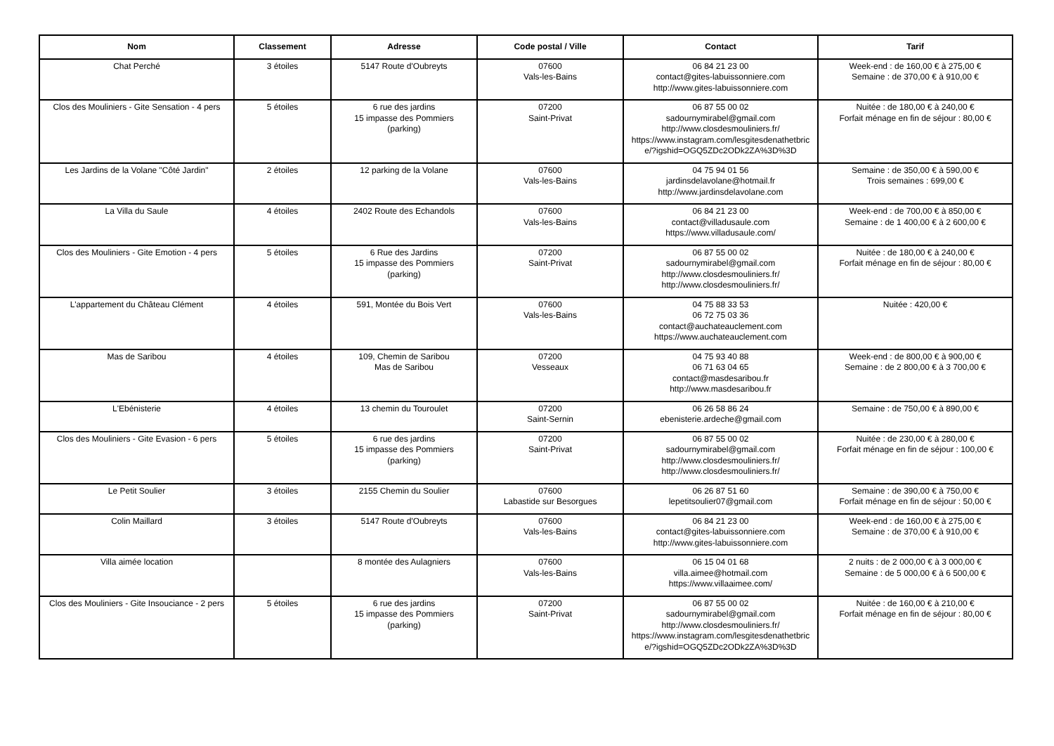| Nom | Classement | Adresse | Code postal / Ville | Contact | Tarif |
| --- | --- | --- | --- | --- | --- |
| Chat Perché | 3 étoiles | 5147 Route d'Oubreyts | 07600 Vals-les-Bains | 06 84 21 23 00 contact@gites-labuissonniere.com http://www.gites-labuissonniere.com | Week-end : de 160,00 € à 275,00 € Semaine : de 370,00 € à 910,00 € |
| Clos des Mouliniers - Gite Sensation - 4 pers | 5 étoiles | 6 rue des jardins 15 impasse des Pommiers (parking) | 07200 Saint-Privat | 06 87 55 00 02 sadournymirabel@gmail.com http://www.closdesmouliniers.fr/ https://www.instagram.com/lesgitesdenathetbrice/?igshid=OGQ5ZDc2ODk2ZA%3D%3D | Nuitée : de 180,00 € à 240,00 € Forfait ménage en fin de séjour : 80,00 € |
| Les Jardins de la Volane "Côté Jardin" | 2 étoiles | 12 parking de la Volane | 07600 Vals-les-Bains | 04 75 94 01 56 jardinsdelavolane@hotmail.fr http://www.jardinsdelavolane.com | Semaine : de 350,00 € à 590,00 € Trois semaines : 699,00 € |
| La Villa du Saule | 4 étoiles | 2402 Route des Echandols | 07600 Vals-les-Bains | 06 84 21 23 00 contact@villadusaule.com https://www.villadusaule.com/ | Week-end : de 700,00 € à 850,00 € Semaine : de 1 400,00 € à 2 600,00 € |
| Clos des Mouliniers - Gite Emotion - 4 pers | 5 étoiles | 6 Rue des Jardins 15 impasse des Pommiers (parking) | 07200 Saint-Privat | 06 87 55 00 02 sadournymirabel@gmail.com http://www.closdesmouliniers.fr/ http://www.closdesmouliniers.fr/ | Nuitée : de 180,00 € à 240,00 € Forfait ménage en fin de séjour : 80,00 € |
| L'appartement du Château Clément | 4 étoiles | 591, Montée du Bois Vert | 07600 Vals-les-Bains | 04 75 88 33 53 06 72 75 03 36 contact@auchateauclement.com https://www.auchateauclement.com | Nuitée : 420,00 € |
| Mas de Saribou | 4 étoiles | 109, Chemin de Saribou Mas de Saribou | 07200 Vesseaux | 04 75 93 40 88 06 71 63 04 65 contact@masdesaribou.fr http://www.masdesaribou.fr | Week-end : de 800,00 € à 900,00 € Semaine : de 2 800,00 € à 3 700,00 € |
| L'Ebénisterie | 4 étoiles | 13 chemin du Touroulet | 07200 Saint-Sernin | 06 26 58 86 24 ebenisterie.ardeche@gmail.com | Semaine : de 750,00 € à 890,00 € |
| Clos des Mouliniers - Gite Evasion - 6 pers | 5 étoiles | 6 rue des jardins 15 impasse des Pommiers (parking) | 07200 Saint-Privat | 06 87 55 00 02 sadournymirabel@gmail.com http://www.closdesmouliniers.fr/ http://www.closdesmouliniers.fr/ | Nuitée : de 230,00 € à 280,00 € Forfait ménage en fin de séjour : 100,00 € |
| Le Petit Soulier | 3 étoiles | 2155 Chemin du Soulier | 07600 Labastide sur Besorgues | 06 26 87 51 60 lepetitsoulier07@gmail.com | Semaine : de 390,00 € à 750,00 € Forfait ménage en fin de séjour : 50,00 € |
| Colin Maillard | 3 étoiles | 5147 Route d'Oubreyts | 07600 Vals-les-Bains | 06 84 21 23 00 contact@gites-labuissonniere.com http://www.gites-labuissonniere.com | Week-end : de 160,00 € à 275,00 € Semaine : de 370,00 € à 910,00 € |
| Villa aimée location | | 8 montée des Aulagniers | 07600 Vals-les-Bains | 06 15 04 01 68 villa.aimee@hotmail.com https://www.villaaimee.com/ | 2 nuits : de 2 000,00 € à 3 000,00 € Semaine : de 5 000,00 € à 6 500,00 € |
| Clos des Mouliniers - Gite Insouciance - 2 pers | 5 étoiles | 6 rue des jardins 15 impasse des Pommiers (parking) | 07200 Saint-Privat | 06 87 55 00 02 sadournymirabel@gmail.com http://www.closdesmouliniers.fr/ https://www.instagram.com/lesgitesdenathetbrice/?igshid=OGQ5ZDc2ODk2ZA%3D%3D | Nuitée : de 160,00 € à 210,00 € Forfait ménage en fin de séjour : 80,00 € |